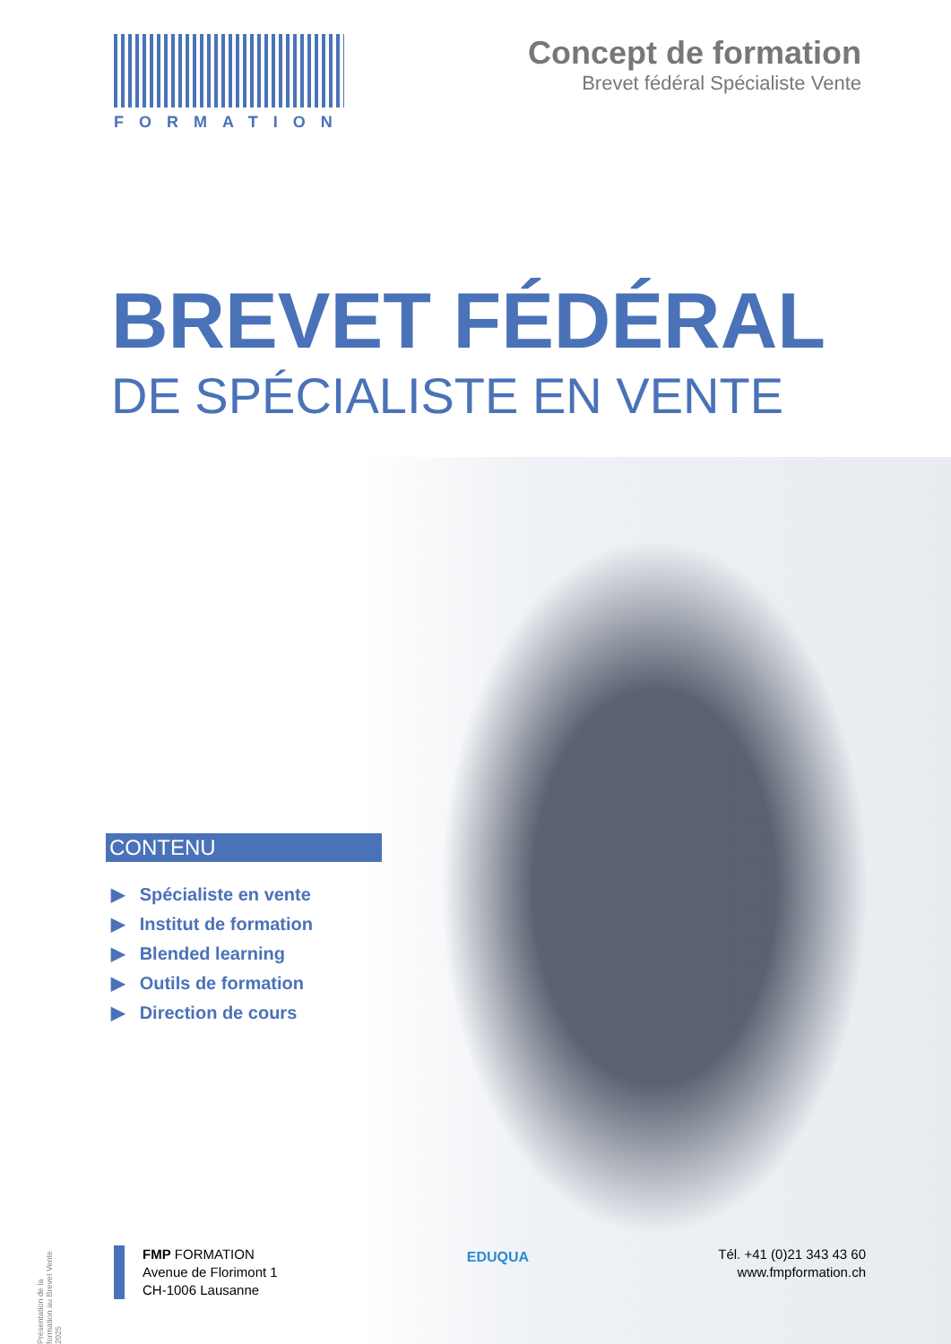FORMATION
Concept de formation
Brevet fédéral Spécialiste Vente
BREVET FÉDÉRAL
DE SPÉCIALISTE EN VENTE
CONTENU
▶ Spécialiste en vente
▶ Institut de formation
▶ Blended learning
▶ Outils de formation
▶ Direction de cours
Présentation de la formation au Brevet Vente 2025
FMP FORMATION
Avenue de Florimont 1
CH-1006 Lausanne
EDUQUA
Tél. +41 (0)21 343 43 60
www.fmpformation.ch